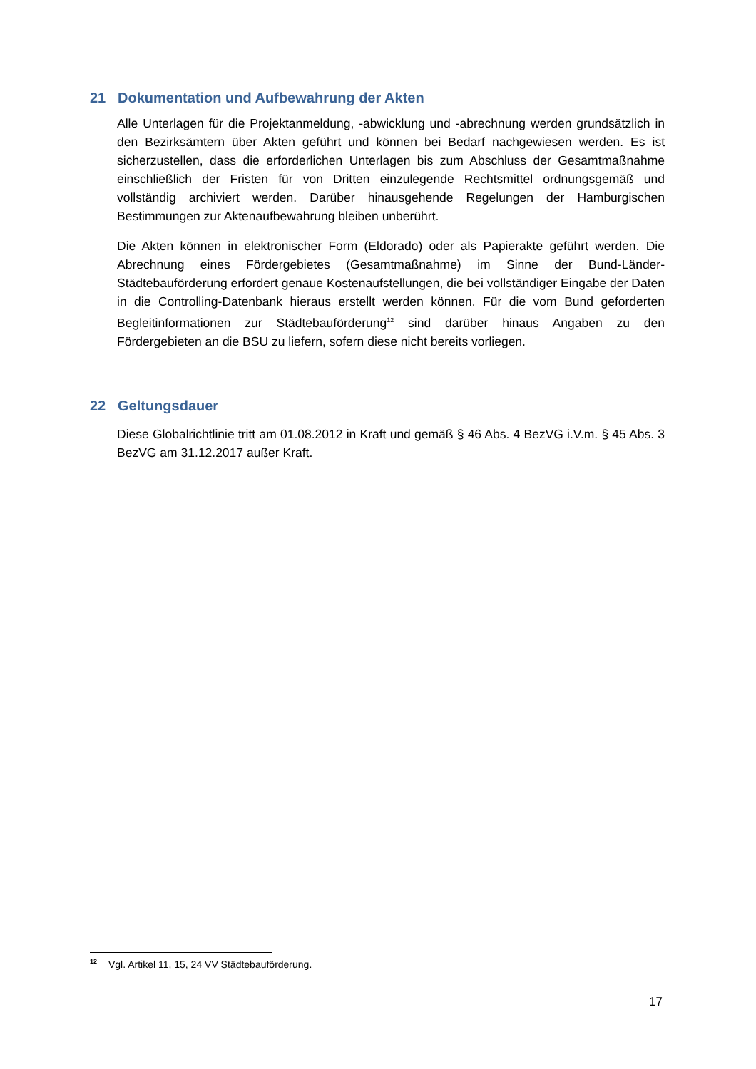21 Dokumentation und Aufbewahrung der Akten
Alle Unterlagen für die Projektanmeldung, -abwicklung und -abrechnung werden grundsätzlich in den Bezirksämtern über Akten geführt und können bei Bedarf nachgewiesen werden. Es ist sicherzustellen, dass die erforderlichen Unterlagen bis zum Abschluss der Gesamtmaßnahme einschließlich der Fristen für von Dritten einzulegende Rechtsmittel ordnungsgemäß und vollständig archiviert werden. Darüber hinausgehende Regelungen der Hamburgischen Bestimmungen zur Aktenaufbewahrung bleiben unberührt.
Die Akten können in elektronischer Form (Eldorado) oder als Papierakte geführt werden. Die Abrechnung eines Fördergebietes (Gesamtmaßnahme) im Sinne der Bund-Länder-Städtebauförderung erfordert genaue Kostenaufstellungen, die bei vollständiger Eingabe der Daten in die Controlling-Datenbank hieraus erstellt werden können. Für die vom Bund geforderten Begleitinformationen zur Städtebauförderung<sup>12</sup> sind darüber hinaus Angaben zu den Fördergebieten an die BSU zu liefern, sofern diese nicht bereits vorliegen.
22 Geltungsdauer
Diese Globalrichtlinie tritt am 01.08.2012 in Kraft und gemäß § 46 Abs. 4 BezVG i.V.m. § 45 Abs. 3 BezVG am 31.12.2017 außer Kraft.
<sup>12</sup> Vgl. Artikel 11, 15, 24 VV Städtebauförderung.
17